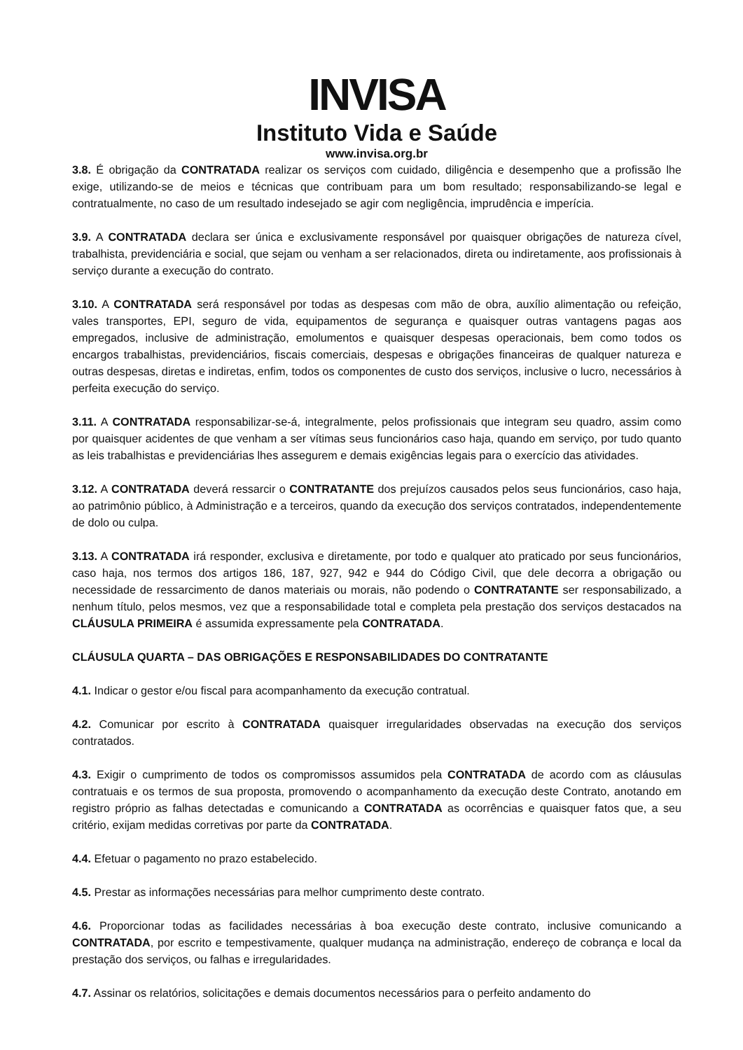INVISA
Instituto Vida e Saúde
www.invisa.org.br
3.8. É obrigação da CONTRATADA realizar os serviços com cuidado, diligência e desempenho que a profissão lhe exige, utilizando-se de meios e técnicas que contribuam para um bom resultado; responsabilizando-se legal e contratualmente, no caso de um resultado indesejado se agir com negligência, imprudência e imperícia.
3.9. A CONTRATADA declara ser única e exclusivamente responsável por quaisquer obrigações de natureza cível, trabalhista, previdenciária e social, que sejam ou venham a ser relacionados, direta ou indiretamente, aos profissionais à serviço durante a execução do contrato.
3.10. A CONTRATADA será responsável por todas as despesas com mão de obra, auxílio alimentação ou refeição, vales transportes, EPI, seguro de vida, equipamentos de segurança e quaisquer outras vantagens pagas aos empregados, inclusive de administração, emolumentos e quaisquer despesas operacionais, bem como todos os encargos trabalhistas, previdenciários, fiscais comerciais, despesas e obrigações financeiras de qualquer natureza e outras despesas, diretas e indiretas, enfim, todos os componentes de custo dos serviços, inclusive o lucro, necessários à perfeita execução do serviço.
3.11. A CONTRATADA responsabilizar-se-á, integralmente, pelos profissionais que integram seu quadro, assim como por quaisquer acidentes de que venham a ser vítimas seus funcionários caso haja, quando em serviço, por tudo quanto as leis trabalhistas e previdenciárias lhes assegurem e demais exigências legais para o exercício das atividades.
3.12. A CONTRATADA deverá ressarcir o CONTRATANTE dos prejuízos causados pelos seus funcionários, caso haja, ao patrimônio público, à Administração e a terceiros, quando da execução dos serviços contratados, independentemente de dolo ou culpa.
3.13. A CONTRATADA irá responder, exclusiva e diretamente, por todo e qualquer ato praticado por seus funcionários, caso haja, nos termos dos artigos 186, 187, 927, 942 e 944 do Código Civil, que dele decorra a obrigação ou necessidade de ressarcimento de danos materiais ou morais, não podendo o CONTRATANTE ser responsabilizado, a nenhum título, pelos mesmos, vez que a responsabilidade total e completa pela prestação dos serviços destacados na CLÁUSULA PRIMEIRA é assumida expressamente pela CONTRATADA.
CLÁUSULA QUARTA – DAS OBRIGAÇÕES E RESPONSABILIDADES DO CONTRATANTE
4.1. Indicar o gestor e/ou fiscal para acompanhamento da execução contratual.
4.2. Comunicar por escrito à CONTRATADA quaisquer irregularidades observadas na execução dos serviços contratados.
4.3. Exigir o cumprimento de todos os compromissos assumidos pela CONTRATADA de acordo com as cláusulas contratuais e os termos de sua proposta, promovendo o acompanhamento da execução deste Contrato, anotando em registro próprio as falhas detectadas e comunicando a CONTRATADA as ocorrências e quaisquer fatos que, a seu critério, exijam medidas corretivas por parte da CONTRATADA.
4.4. Efetuar o pagamento no prazo estabelecido.
4.5. Prestar as informações necessárias para melhor cumprimento deste contrato.
4.6. Proporcionar todas as facilidades necessárias à boa execução deste contrato, inclusive comunicando a CONTRATADA, por escrito e tempestivamente, qualquer mudança na administração, endereço de cobrança e local da prestação dos serviços, ou falhas e irregularidades.
4.7. Assinar os relatórios, solicitações e demais documentos necessários para o perfeito andamento do